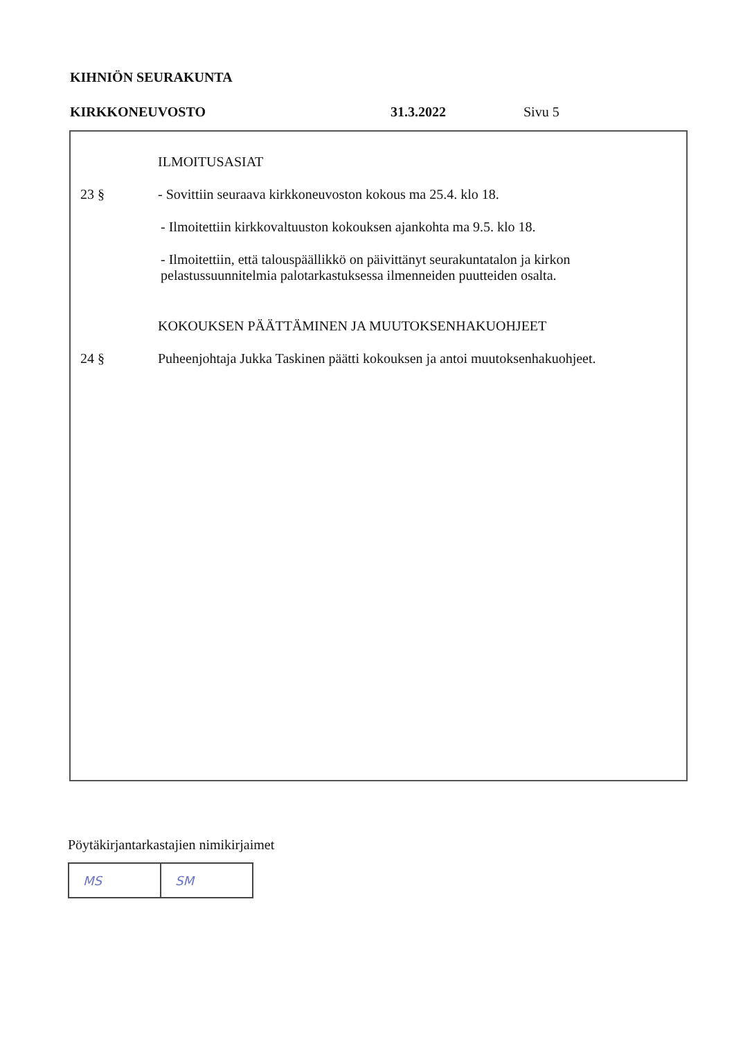KIHNIÖN SEURAKUNTA
KIRKKONEUVOSTO 31.3.2022 Sivu 5
ILMOITUSASIAT
23 § - Sovittiin seuraava kirkkoneuvoston kokous ma 25.4. klo 18.
- Ilmoitettiin kirkkovaltuuston kokouksen ajankohta ma 9.5. klo 18.
- Ilmoitettiin, että talouspäällikkö on päivittänyt seurakuntatalon ja kirkon pelastussuunnitelmia palotarkastuksessa ilmenneiden puutteiden osalta.
KOKOUKSEN PÄÄTTÄMINEN JA MUUTOKSENHAKUOHJEET
24 § Puheenjohtaja Jukka Taskinen päätti kokouksen ja antoi muutoksenhakuohjeet.
Pöytäkirjantarkastajien nimikirjaimet
| MS | SM |